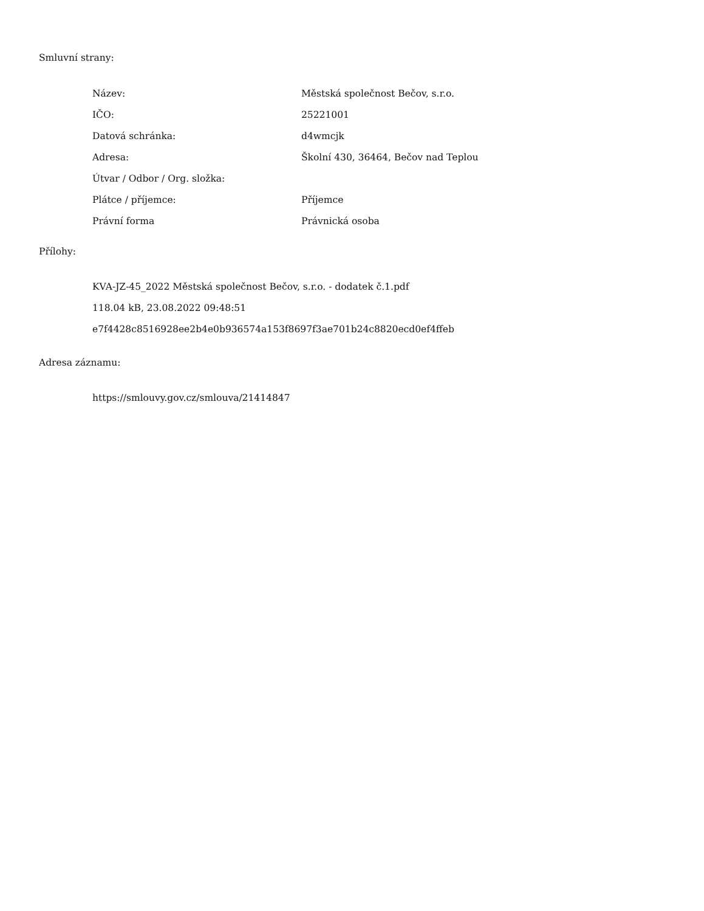Smluvní strany:
| Název: | Městská společnost Bečov, s.r.o. |
| IČO: | 25221001 |
| Datová schránka: | d4wmcjk |
| Adresa: | Školní 430, 36464, Bečov nad Teplou |
| Útvar / Odbor / Org. složka: | |
| Plátce / příjemce: | Příjemce |
| Právní forma | Právnická osoba |
Přílohy:
KVA-JZ-45_2022 Městská společnost Bečov, s.r.o. - dodatek č.1.pdf
118.04 kB, 23.08.2022 09:48:51
e7f4428c8516928ee2b4e0b936574a153f8697f3ae701b24c8820ecd0ef4ffeb
Adresa záznamu:
https://smlouvy.gov.cz/smlouva/21414847